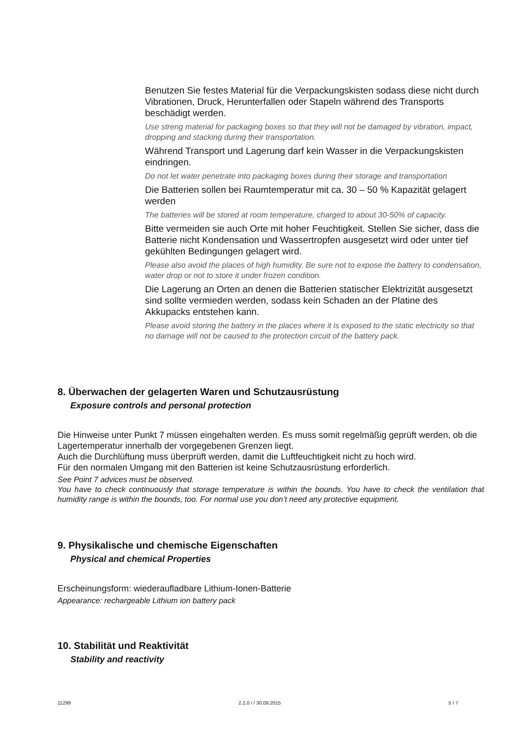Benutzen Sie festes Material für die Verpackungskisten sodass diese nicht durch Vibrationen, Druck, Herunterfallen oder Stapeln während des Transports beschädigt werden.
Use streng material for packaging boxes so that they will not be damaged by vibration, impact, dropping and stacking during their transportation.
Während Transport und Lagerung darf kein Wasser in die Verpackungskisten eindringen.
Do not let water penetrate into packaging boxes during their storage and transportation
Die Batterien sollen bei Raumtemperatur mit ca. 30 – 50 % Kapazität gelagert werden
The batteries will be stored at room temperature, charged to about 30-50% of capacity.
Bitte vermeiden sie auch Orte mit hoher Feuchtigkeit. Stellen Sie sicher, dass die Batterie nicht Kondensation und Wassertropfen ausgesetzt wird oder unter tief gekühlten Bedingungen gelagert wird.
Please also avoid the places of high humidity. Be sure not to expose the battery to condensation, water drop or not to store it under frozen condition.
Die Lagerung an Orten an denen die Batterien statischer Elektrizität ausgesetzt sind sollte vermieden werden, sodass kein Schaden an der Platine des Akkupacks entstehen kann.
Please avoid storing the battery in the places where it is exposed to the static electricity so that no damage will not be caused to the protection circuit of the battery pack.
8. Überwachen der gelagerten Waren und Schutzausrüstung
Exposure controls and personal protection
Die Hinweise unter Punkt 7 müssen eingehalten werden. Es muss somit regelmäßig geprüft werden, ob die Lagertemperatur innerhalb der vorgegebenen Grenzen liegt.
Auch die Durchlüftung muss überprüft werden, damit die Luftfeuchtigkeit nicht zu hoch wird.
Für den normalen Umgang mit den Batterien ist keine Schutzausrüstung erforderlich.
See Point 7 advices must be observed.
You have to check continuously that storage temperature is within the bounds. You have to check the ventilation that humidity range is within the bounds, too. For normal use you don’t need any protective equipment.
9. Physikalische und chemische Eigenschaften
Physical and chemical Properties
Erscheinungsform: wiederaufladbare Lithium-Ionen-Batterie
Appearance: rechargeable Lithium ion battery pack
10. Stabilität und Reaktivität
Stability and reactivity
11299 2.2.0 / / 30.09.2015 5 / 7